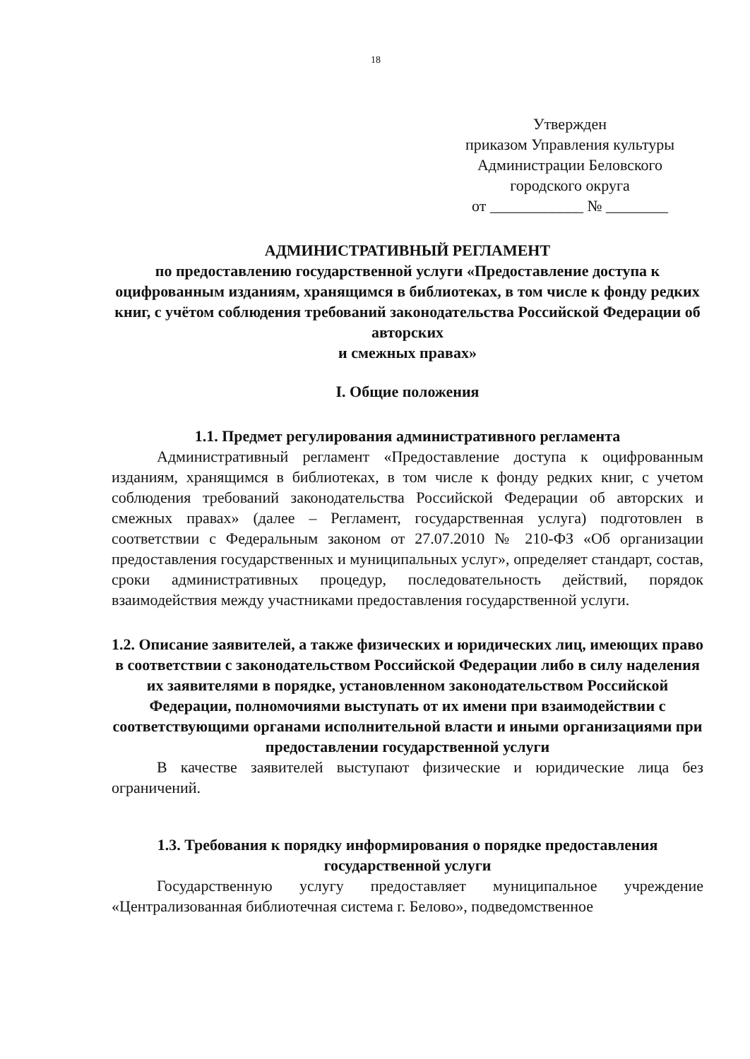18
Утвержден
приказом Управления культуры
Администрации Беловского
городского округа
от ____________ № ________
АДМИНИСТРАТИВНЫЙ РЕГЛАМЕНТ
по предоставлению государственной услуги «Предоставление доступа к оцифрованным изданиям, хранящимся в библиотеках, в том числе к фонду редких книг, с учётом соблюдения требований законодательства Российской Федерации об авторских
и смежных правах»
I. Общие положения
1.1. Предмет регулирования административного регламента
Административный регламент «Предоставление доступа к оцифрованным изданиям, хранящимся в библиотеках, в том числе к фонду редких книг, с учетом соблюдения требований законодательства Российской Федерации об авторских и смежных правах» (далее – Регламент, государственная услуга) подготовлен в соответствии с Федеральным законом от 27.07.2010 № 210-ФЗ «Об организации предоставления государственных и муниципальных услуг», определяет стандарт, состав, сроки административных процедур, последовательность действий, порядок взаимодействия между участниками предоставления государственной услуги.
1.2. Описание заявителей, а также физических и юридических лиц, имеющих право в соответствии с законодательством Российской Федерации либо в силу наделения их заявителями в порядке, установленном законодательством Российской Федерации, полномочиями выступать от их имени при взаимодействии с соответствующими органами исполнительной власти и иными организациями при предоставлении государственной услуги
В качестве заявителей выступают физические и юридические лица без ограничений.
1.3. Требования к порядку информирования о порядке предоставления государственной услуги
Государственную услугу предоставляет муниципальное учреждение «Централизованная библиотечная система г. Белово», подведомственное